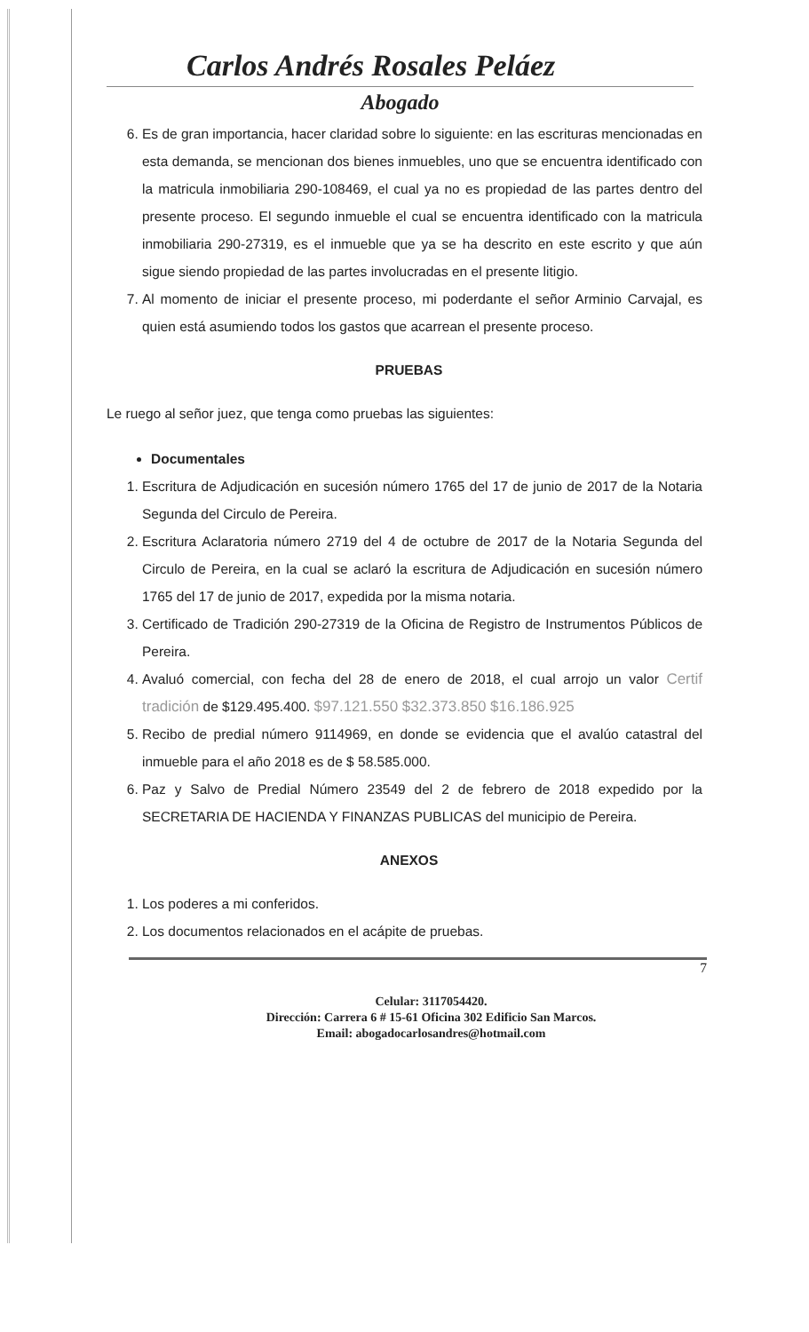Carlos Andrés Rosales Peláez
Abogado
6. Es de gran importancia, hacer claridad sobre lo siguiente: en las escrituras mencionadas en esta demanda, se mencionan dos bienes inmuebles, uno que se encuentra identificado con la matricula inmobiliaria 290-108469, el cual ya no es propiedad de las partes dentro del presente proceso. El segundo inmueble el cual se encuentra identificado con la matricula inmobiliaria 290-27319, es el inmueble que ya se ha descrito en este escrito y que aún sigue siendo propiedad de las partes involucradas en el presente litigio.
7. Al momento de iniciar el presente proceso, mi poderdante el señor Arminio Carvajal, es quien está asumiendo todos los gastos que acarrean el presente proceso.
PRUEBAS
Le ruego al señor juez, que tenga como pruebas las siguientes:
Documentales
1. Escritura de Adjudicación en sucesión número 1765 del 17 de junio de 2017 de la Notaria Segunda del Circulo de Pereira.
2. Escritura Aclaratoria número 2719 del 4 de octubre de 2017 de la Notaria Segunda del Circulo de Pereira, en la cual se aclaró la escritura de Adjudicación en sucesión número 1765 del 17 de junio de 2017, expedida por la misma notaria.
3. Certificado de Tradición 290-27319 de la Oficina de Registro de Instrumentos Públicos de Pereira.
4. Avaluó comercial, con fecha del 28 de enero de 2018, el cual arrojo un valor Certif tradición de $129.495.400. $97.121.550 $32.373.850 $16.186.925
5. Recibo de predial número 9114969, en donde se evidencia que el avalúo catastral del inmueble para el año 2018 es de $ 58.585.000.
6. Paz y Salvo de Predial Número 23549 del 2 de febrero de 2018 expedido por la SECRETARIA DE HACIENDA Y FINANZAS PUBLICAS del municipio de Pereira.
ANEXOS
1. Los poderes a mi conferidos.
2. Los documentos relacionados en el acápite de pruebas.
7
Celular: 3117054420.
Dirección: Carrera 6 # 15-61 Oficina 302 Edificio San Marcos.
Email: abogadocarlosandres@hotmail.com